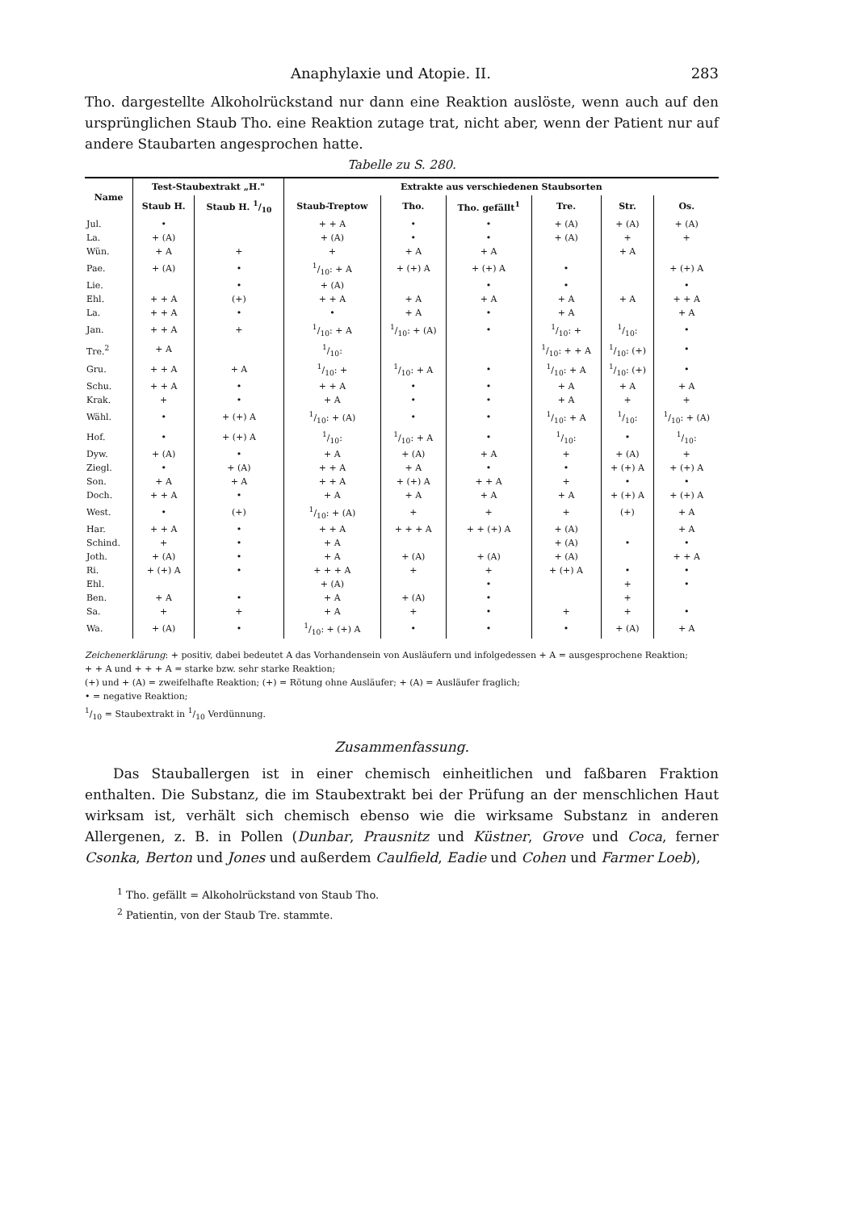Anaphylaxie und Atopie. II. 283
Tho. dargestellte Alkoholrückstand nur dann eine Reaktion auslöste, wenn auch auf den ursprünglichen Staub Tho. eine Reaktion zutage trat, nicht aber, wenn der Patient nur auf andere Staubarten angesprochen hatte.
Tabelle zu S. 280.
| Name | Test-Staubextrakt „H." | | Extrakte aus verschiedenen Staubsorten | | | | | |
| --- | --- | --- | --- | --- | --- | --- | --- | --- |
| | Staub H. | Staub H. 1/10 | Staub-Treptow | Tho. | Tho. gefällt<sup>1</sup> | Tre. | Str. | Os. |
| Jul. | • | | + + A | • | • | + (A) | + (A) | + (A) |
| La. | + (A) | | + (A) | • | • | + (A) | + | + |
| Wün. | + A | + | + | + A | + A | | + A | |
| Pae. | + (A) | • | 1/10: + A | + (+) A | + (+) A | • | | + (+) A |
| Lie. | | • | + (A) | | • | • | | • |
| Ehl. | + + A | (+) | + + A | + A | + A | + A | + A | + + A |
| La. | + + A | • | • | + A | • | + A | | + A |
| Jan. | + + A | + | 1/10: + A | 1/10: + (A) | • | 1/10: + | 1/10: | • |
| Tre.<sup>2</sup> | + A | | 1/10: | | | 1/10: + + A | 1/10: (+) | • |
| Gru. | + + A | + A | 1/10: + | 1/10: + A | • | 1/10: + A | 1/10: (+) | • |
| Schu. | + + A | • | + + A | • | • | + A | + A | + A |
| Krak. | + | • | + A | • | • | + A | + | + |
| Wähl. | • | + (+) A | 1/10: + (A) | • | • | 1/10: + A | 1/10: | 1/10: + (A) |
| Hof. | • | + (+) A | 1/10: | 1/10: + A | • | 1/10: | • | 1/10: |
| Dyw. | + (A) | • | + A | + (A) | + A | + | + (A) | + |
| Ziegl. | • | + (A) | + + A | + A | • | • | + (+) A | + (+) A |
| Son. | + A | + A | + + A | + (+) A | + + A | + | • | • |
| Doch. | + + A | • | + A | + A | + A | + A | + (+) A | + (+) A |
| West. | • | (+) | 1/10: + (A) | + | + | + | (+) | + A |
| Har. | + + A | • | + + A | + + + A | + + (+) A | + (A) | | + A |
| Schind. | + | • | + A | | | + (A) | • | • |
| Joth. | + (A) | • | + A | + (A) | + (A) | + (A) | | + + A |
| Ri. | + (+) A | • | + + + A | + | + | + (+) A | • | • |
| Ehl. | | | + (A) | | • | | + | • |
| Ben. | + A | • | + A | + (A) | • | | + | |
| Sa. | + | + | + A | + | • | + | + | • |
| Wa. | + (A) | • | 1/10: + (+) A | • | • | • | + (A) | + A |
Zeichenerklärung: + positiv, dabei bedeutet A das Vorhandensein von Ausläufern und infolgedessen + A = ausgesprochene Reaktion;
+ + A und + + + A = starke bzw. sehr starke Reaktion;
(+) und + (A) = zweifelhafte Reaktion; (+) = Rötung ohne Ausläufer; + (A) = Ausläufer fraglich;
• = negative Reaktion;
1/10 = Staubextrakt in 1/10 Verdünnung.
Zusammenfassung.
Das Stauballergen ist in einer chemisch einheitlichen und faßbaren Fraktion enthalten. Die Substanz, die im Staubextrakt bei der Prüfung an der menschlichen Haut wirksam ist, verhält sich chemisch ebenso wie die wirksame Substanz in anderen Allergenen, z. B. in Pollen (Dunbar, Prausnitz und Küstner, Grove und Coca, ferner Csonka, Berton und Jones und außerdem Caulfield, Eadie und Cohen und Farmer Loeb),
<sup>1</sup> Tho. gefällt = Alkoholrückstand von Staub Tho.
<sup>2</sup> Patientin, von der Staub Tre. stammte.